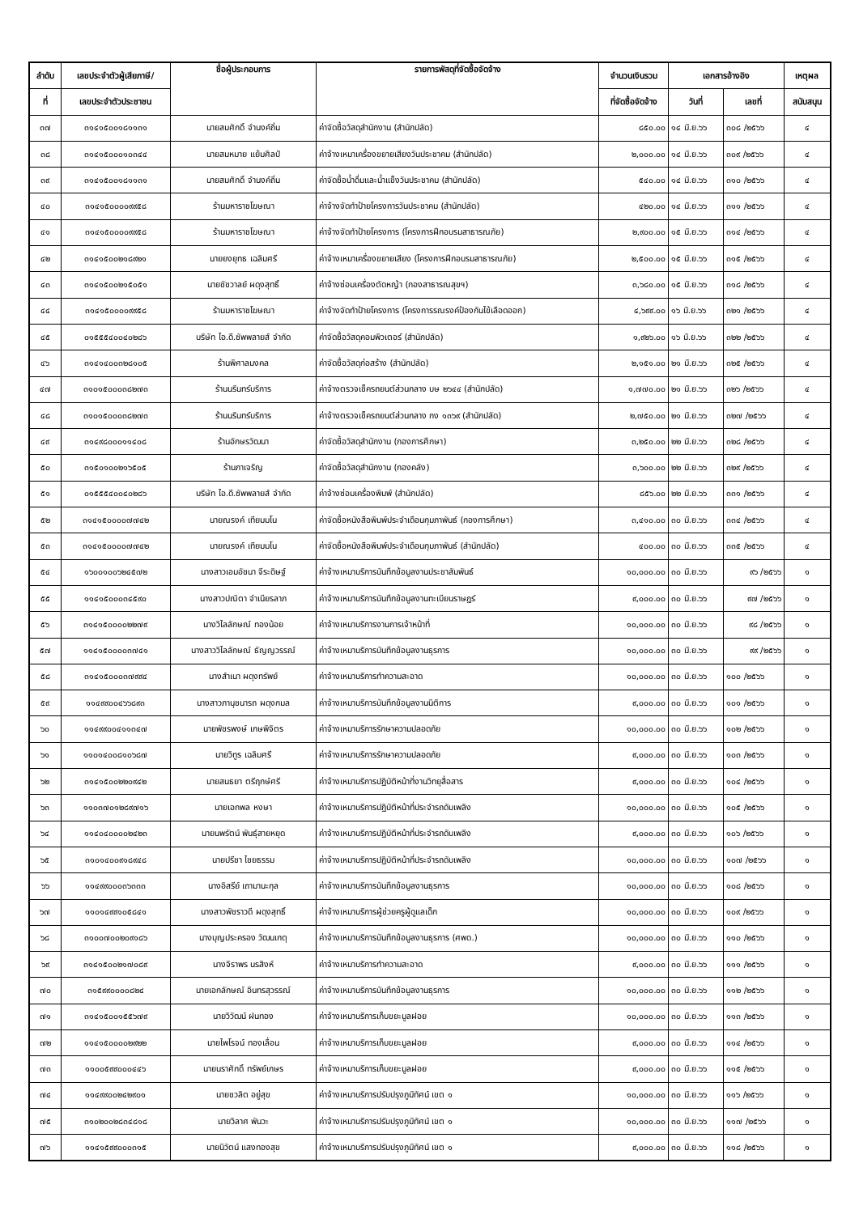| ลำดับ | เลขประจำตัวผู้เสียภาษี/ | ชื่อผู้ประกอบการ | รายการพัสดุที่จัดซื้อจัดจ้าง | จำนวนเงินรวม | เอกสารอ้างอิง | | เหตุผล |
| --- | --- | --- | --- | --- | --- | --- | --- |
| ที่ | เลขประจำตัวประชาชน | | | ที่จัดซื้อจัดจ้าง | วันที่ | เลขที่ | สนับสนุน |
| ๓๗ | ๓๑๔๑๕๐๐๑๘๑๑๓๑ | นายสมศักดิ์ จำนงค์ถิ่น | ค่าจัดซื้อวัสดุสำนักงาน (สำนักปลัด) | ๘๕๐.๐๐ | ๑๔ มิ.ย.๖๖ | ๓๐๘ /๒๕๖๖ | ๔ |
| ๓๘ | ๓๑๔๑๕๐๐๐๑๐๓๔๔ | นายสมหมาย แย้มศิลป์ | ค่าจ้างเหมาเครื่องขยายเสียงวันประชาคม (สำนักปลัด) | ๒,๐๐๐.๐๐ | ๑๔ มิ.ย.๖๖ | ๓๐๙ /๒๕๖๖ | ๔ |
| ๓๙ | ๓๑๔๑๕๐๐๑๘๑๑๓๑ | นายสมศักดิ์ จำนงค์ถิ่น | ค่าจัดซื้อน้ำดื่มและน้ำแข็งวันประชาคม (สำนักปลัด) | ๕๔๐.๐๐ | ๑๔ มิ.ย.๖๖ | ๓๑๐ /๒๕๖๖ | ๔ |
| ๔๐ | ๓๑๔๑๕๐๐๐๐๙๙๕๘ | ร้านมหาราชโฆษณา | ค่าจ้างจัดทำป้ายโครงการวันประชาคม (สำนักปลัด) | ๔๒๐.๐๐ | ๑๔ มิ.ย.๖๖ | ๓๑๑ /๒๕๖๖ | ๔ |
| ๔๑ | ๓๑๔๑๕๐๐๐๐๙๙๕๘ | ร้านมหาราชโฆษณา | ค่าจ้างจัดทำป้ายโครงการ (โครงการฝึกอบรมสาธารณภัย) | ๒,๙๐๐.๐๐ | ๑๕ มิ.ย.๖๖ | ๓๑๔ /๒๕๖๖ | ๔ |
| ๔๒ | ๓๑๔๑๕๐๐๒๑๘๙๒๑ | นายยงยุทธ เฉลิมศรี | ค่าจ้างเหมาเครื่องขยายเสียง (โครงการฝึกอบรมสาธารณภัย) | ๒,๕๐๐.๐๐ | ๑๕ มิ.ย.๖๖ | ๓๑๕ /๒๕๖๖ | ๔ |
| ๔๓ | ๓๑๔๑๕๐๐๒๑๕๐๕๑ | นายชัชวาลย์ ผดุงสุทธิ์ | ค่าจ้างซ่อมเครื่องตัดหญ้า (กองสาธารณสุขฯ) | ๓,๖๘๐.๐๐ | ๑๕ มิ.ย.๖๖ | ๓๑๘ /๒๕๖๖ | ๔ |
| ๔๔ | ๓๑๔๑๕๐๐๐๐๙๙๕๘ | ร้านมหาราชโฆษณา | ค่าจ้างจัดทำป้ายโครงการ (โครงการรณรงค์ป้องกันไข้เลือดออก) | ๔,๖๙๙.๐๐ | ๑๖ มิ.ย.๖๖ | ๓๒๑ /๒๕๖๖ | ๔ |
| ๔๕ | ๐๑๕๕๕๔๐๐๔๐๒๘๖ | บริษัท ไอ.ดี.ซัพพลายส์ จำกัด | ค่าจัดซื้อวัสดุคอมพิวเตอร์ (สำนักปลัด) | ๑,๙๒๖.๐๐ | ๑๖ มิ.ย.๖๖ | ๓๒๒ /๒๕๖๖ | ๔ |
| ๔๖ | ๓๑๔๑๔๐๐๓๒๘๑๐๕ | ร้านพิศาลมงคล | ค่าจัดซื้อวัสดุก่อสร้าง (สำนักปลัด) | ๒,๑๕๑.๐๐ | ๒๑ มิ.ย.๖๖ | ๓๒๕ /๒๕๖๖ | ๔ |
| ๔๗ | ๓๑๐๑๕๐๐๐๓๘๒๗๓ | ร้านนรินทร์บริการ | ค่าจ้างตรวจเช็ครถยนต์ส่วนกลาง บษ ๒๖๔๔ (สำนักปลัด) | ๑,๗๗๐.๐๐ | ๒๑ มิ.ย.๖๖ | ๓๒๖ /๒๕๖๖ | ๔ |
| ๔๘ | ๓๑๐๑๕๐๐๐๓๘๒๗๓ | ร้านนรินทร์บริการ | ค่าจ้างตรวจเช็ครถยนต์ส่วนกลาง กง ๑๓๖๙ (สำนักปลัด) | ๒,๗๕๐.๐๐ | ๒๑ มิ.ย.๖๖ | ๓๒๗ /๒๕๖๖ | ๔ |
| ๔๙ | ๓๑๔๙๘๐๐๐๑๑๔๐๘ | ร้านอักษรวัฒนา | ค่าจัดซื้อวัสดุสำนักงาน (กองการศึกษา) | ๓,๒๕๐.๐๐ | ๒๒ มิ.ย.๖๖ | ๓๒๘ /๒๕๖๖ | ๔ |
| ๕๐ | ๓๑๕๐๑๐๐๒๑๖๕๐๕ | ร้านภาเจริญ | ค่าจัดซื้อวัสดุสำนักงาน (กองคลัง) | ๓,๖๐๐.๐๐ | ๒๒ มิ.ย.๖๖ | ๓๒๙ /๒๕๖๖ | ๔ |
| ๕๑ | ๐๑๕๕๕๔๐๐๔๐๒๘๖ | บริษัท ไอ.ดี.ซัพพลายส์ จำกัด | ค่าจ้างซ่อมเครื่องพิมพ์ (สำนักปลัด) | ๘๕๖.๐๐ | ๒๒ มิ.ย.๖๖ | ๓๓๑ /๒๕๖๖ | ๔ |
| ๕๒ | ๓๑๔๑๕๐๐๐๐๗๗๔๒ | นายณรงค์ เทียมมโน | ค่าจัดซื้อหนังสือพิมพ์ประจำเดือนกุมภาพันธ์ (กองการศึกษา) | ๓,๔๑๐.๐๐ | ๓๐ มิ.ย.๖๖ | ๓๓๔ /๒๕๖๖ | ๔ |
| ๕๓ | ๓๑๔๑๕๐๐๐๐๗๗๔๒ | นายณรงค์ เทียมมโน | ค่าจัดซื้อหนังสือพิมพ์ประจำเดือนกุมภาพันธ์ (สำนักปลัด) | ๔๐๐.๐๐ | ๓๐ มิ.ย.๖๖ | ๓๓๕ /๒๕๖๖ | ๔ |
| ๕๔ | ๑๖๐๐๑๐๐๖๒๔๕๗๒ | นางสาวเอมอัชนา จีระดิษฐ์ | ค่าจ้างเหมาบริการบันทึกข้อมูลงานประชาสัมพันธ์ | ๑๐,๐๐๐.๐๐ | ๓๐ มิ.ย.๖๖ | ๙๖ /๒๕๖๖ | ๑ |
| ๕๕ | ๑๑๔๑๕๐๐๐๓๔๕๙๐ | นางสาวปณิตา จำเนียรลาภ | ค่าจ้างเหมาบริการบันทึกข้อมูลงานทะเบียนราษฎร์ | ๙,๐๐๐.๐๐ | ๓๐ มิ.ย.๖๖ | ๙๗ /๒๕๖๖ | ๑ |
| ๕๖ | ๓๑๔๑๕๐๐๐๐๒๒๗๙ | นางวิไลลักษณ์ ทองน้อย | ค่าจ้างเหมาบริการงานการเจ้าหน้าที่ | ๑๐,๐๐๐.๐๐ | ๓๐ มิ.ย.๖๖ | ๙๘ /๒๕๖๖ | ๑ |
| ๕๗ | ๑๑๔๑๕๐๐๐๐๓๗๔๑ | นางสาววิไลลักษณ์ ธัญญวรรณ์ | ค่าจ้างเหมาบริการบันทึกข้อมูลงานธุรการ | ๑๐,๐๐๐.๐๐ | ๓๐ มิ.ย.๖๖ | ๙๙ /๒๕๖๖ | ๑ |
| ๕๘ | ๓๑๔๑๕๐๐๐๓๗๙๙๔ | นางสำเนา ผดุงทรัพย์ | ค่าจ้างเหมาบริการทำความสะอาด | ๑๐,๐๐๐.๐๐ | ๓๐ มิ.ย.๖๖ | ๑๐๐ /๒๕๖๖ | ๑ |
| ๕๙ | ๑๑๔๙๙๐๐๔๖๖๘๙๓ | นางสาวภานุชนารถ ผดุงกมล | ค่าจ้างเหมาบริการบันทึกข้อมูลงานนิติการ | ๙,๐๐๐.๐๐ | ๓๐ มิ.ย.๖๖ | ๑๐๑ /๒๕๖๖ | ๑ |
| ๖๐ | ๑๑๔๙๙๐๐๔๑๑๓๔๗ | นายพัชรพงษ์ เกษพิจิตร | ค่าจ้างเหมาบริการรักษาความปลอดภัย | ๑๐,๐๐๐.๐๐ | ๓๐ มิ.ย.๖๖ | ๑๐๒ /๒๕๖๖ | ๑ |
| ๖๑ | ๑๑๐๑๔๐๐๘๑๐๖๘๗ | นายวิทูร เฉลิมศรี | ค่าจ้างเหมาบริการรักษาความปลอดภัย | ๙,๐๐๐.๐๐ | ๓๐ มิ.ย.๖๖ | ๑๐๓ /๒๕๖๖ | ๑ |
| ๖๒ | ๓๑๔๑๕๐๐๒๒๐๙๔๒ | นายสนธยา ตรีฤกษ์ศรี | ค่าจ้างเหมาบริการปฏิบัติหน้าที่งานวิทยุสื่อสาร | ๙,๐๐๐.๐๐ | ๓๐ มิ.ย.๖๖ | ๑๐๔ /๒๕๖๖ | ๑ |
| ๖๓ | ๑๑๐๓๗๐๑๒๘๙๗๑๖ | นายเอกพล หงษา | ค่าจ้างเหมาบริการปฏิบัติหน้าที่ประจำรถดับเพลิง | ๑๐,๐๐๐.๐๐ | ๓๐ มิ.ย.๖๖ | ๑๐๕ /๒๕๖๖ | ๑ |
| ๖๔ | ๑๑๔๐๔๐๐๐๐๒๔๒๓ | นายนพรัตน์ พันธุ์สายหยุด | ค่าจ้างเหมาบริการปฏิบัติหน้าที่ประจำรถดับเพลิง | ๙,๐๐๐.๐๐ | ๓๐ มิ.ย.๖๖ | ๑๐๖ /๒๕๖๖ | ๑ |
| ๖๕ | ๓๑๐๑๔๐๐๙๑๘๙๔๘ | นายปรีชา ไชยธรรม | ค่าจ้างเหมาบริการปฏิบัติหน้าที่ประจำรถดับเพลิง | ๑๐,๐๐๐.๐๐ | ๓๐ มิ.ย.๖๖ | ๑๐๗ /๒๕๖๖ | ๑ |
| ๖๖ | ๑๑๔๙๙๐๐๐๓๖๓๓๓ | นางอิสรีย์ เถามานะกุล | ค่าจ้างเหมาบริการบันทึกข้อมูลงานธุรการ | ๑๐,๐๐๐.๐๐ | ๓๐ มิ.ย.๖๖ | ๑๐๘ /๒๕๖๖ | ๑ |
| ๖๗ | ๑๑๐๑๔๙๙๑๐๕๘๔๑ | นางสาวพัชราวดี ผดุงสุทธิ์ | ค่าจ้างเหมาบริการผู้ช่วยครูผู้ดูแลเด็ก | ๑๐,๐๐๐.๐๐ | ๓๐ มิ.ย.๖๖ | ๑๐๙ /๒๕๖๖ | ๑ |
| ๖๘ | ๓๑๐๐๗๐๐๒๐๙๑๘๖ | นางบุญประครอง วัฒนเกตุ | ค่าจ้างเหมาบริการบันทึกข้อมูลงานธุรการ (ศพด.) | ๑๐,๐๐๐.๐๐ | ๓๐ มิ.ย.๖๖ | ๑๑๐ /๒๕๖๖ | ๑ |
| ๖๙ | ๓๑๔๑๕๐๐๒๑๗๐๘๙ | นางจิราพร นรสิงห์ | ค่าจ้างเหมาบริการทำความสะอาด | ๙,๐๐๐.๐๐ | ๓๐ มิ.ย.๖๖ | ๑๑๑ /๒๕๖๖ | ๑ |
| ๗๐ | ๓๑๕๙๙๐๐๐๐๘๒๔ | นายเอกลักษณ์ อินทรสุวรรณ์ | ค่าจ้างเหมาบริการบันทึกข้อมูลงานธุรการ | ๑๐,๐๐๐.๐๐ | ๓๐ มิ.ย.๖๖ | ๑๑๒ /๒๕๖๖ | ๑ |
| ๗๑ | ๓๑๔๑๕๐๐๑๕๕๖๗๙ | นายวิวัฒน์ ฝนทอง | ค่าจ้างเหมาบริการเก็บขยะมูลฝอย | ๑๐,๐๐๐.๐๐ | ๓๐ มิ.ย.๖๖ | ๑๑๓ /๒๕๖๖ | ๑ |
| ๗๒ | ๑๑๔๑๕๐๐๐๐๒๙๒๒ | นายไพโรจน์ ทองเลื่อน | ค่าจ้างเหมาบริการเก็บขยะมูลฝอย | ๙,๐๐๐.๐๐ | ๓๐ มิ.ย.๖๖ | ๑๑๔ /๒๕๖๖ | ๑ |
| ๗๓ | ๑๑๐๐๕๙๙๐๐๐๔๔๖ | นายนราศักดิ์ ทรัพย์เกษร | ค่าจ้างเหมาบริการเก็บขยะมูลฝอย | ๙,๐๐๐.๐๐ | ๓๐ มิ.ย.๖๖ | ๑๑๕ /๒๕๖๖ | ๑ |
| ๗๔ | ๑๑๔๙๙๐๐๒๔๒๙๐๑ | นายชวลิต อยู่สุข | ค่าจ้างเหมาบริการปรับปรุงภูมิทัศน์ เขต ๑ | ๑๐,๐๐๐.๐๐ | ๓๐ มิ.ย.๖๖ | ๑๑๖ /๒๕๖๖ | ๑ |
| ๗๕ | ๓๑๐๒๐๐๒๘๓๔๘๑๘ | นายวิลาศ พันวะ | ค่าจ้างเหมาบริการปรับปรุงภูมิทัศน์ เขต ๑ | ๑๐,๐๐๐.๐๐ | ๓๐ มิ.ย.๖๖ | ๑๑๗ /๒๕๖๖ | ๑ |
| ๗๖ | ๑๑๔๑๕๙๙๐๐๐๓๑๕ | นายนิวัตน์ แสงทองสุข | ค่าจ้างเหมาบริการปรับปรุงภูมิทัศน์ เขต ๑ | ๙,๐๐๐.๐๐ | ๓๐ มิ.ย.๖๖ | ๑๑๘ /๒๕๖๖ | ๑ |